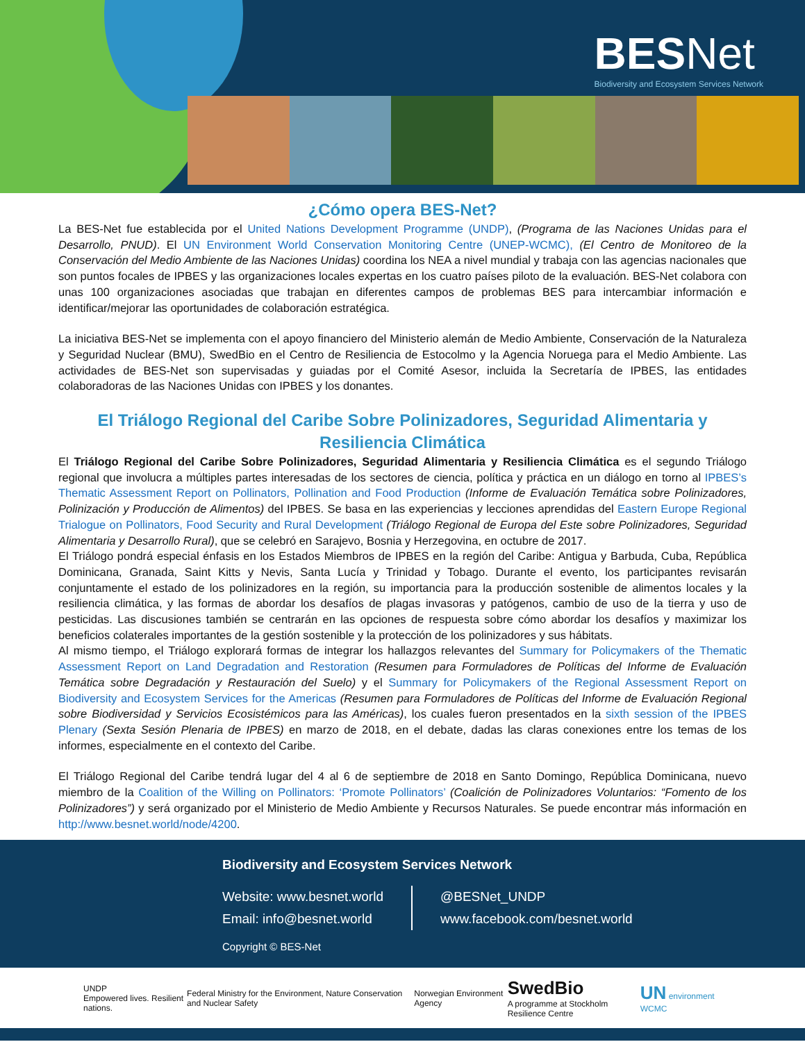BES Net
Biodiversity and Ecosystem Services Network
¿Cómo opera BES-Net?
La BES-Net fue establecida por el United Nations Development Programme (UNDP), (Programa de las Naciones Unidas para el Desarrollo, PNUD). El UN Environment World Conservation Monitoring Centre (UNEP-WCMC), (El Centro de Monitoreo de la Conservación del Medio Ambiente de las Naciones Unidas) coordina los NEA a nivel mundial y trabaja con las agencias nacionales que son puntos focales de IPBES y las organizaciones locales expertas en los cuatro países piloto de la evaluación. BES-Net colabora con unas 100 organizaciones asociadas que trabajan en diferentes campos de problemas BES para intercambiar información e identificar/mejorar las oportunidades de colaboración estratégica.
La iniciativa BES-Net se implementa con el apoyo financiero del Ministerio alemán de Medio Ambiente, Conservación de la Naturaleza y Seguridad Nuclear (BMU), SwedBio en el Centro de Resiliencia de Estocolmo y la Agencia Noruega para el Medio Ambiente. Las actividades de BES-Net son supervisadas y guiadas por el Comité Asesor, incluida la Secretaría de IPBES, las entidades colaboradoras de las Naciones Unidas con IPBES y los donantes.
El Triálogo Regional del Caribe Sobre Polinizadores, Seguridad Alimentaria y Resiliencia Climática
El Triálogo Regional del Caribe Sobre Polinizadores, Seguridad Alimentaria y Resiliencia Climática es el segundo Triálogo regional que involucra a múltiples partes interesadas de los sectores de ciencia, política y práctica en un diálogo en torno al IPBES’s Thematic Assessment Report on Pollinators, Pollination and Food Production (Informe de Evaluación Temática sobre Polinizadores, Polinización y Producción de Alimentos) del IPBES. Se basa en las experiencias y lecciones aprendidas del Eastern Europe Regional Trialogue on Pollinators, Food Security and Rural Development (Triálogo Regional de Europa del Este sobre Polinizadores, Seguridad Alimentaria y Desarrollo Rural), que se celebró en Sarajevo, Bosnia y Herzegovina, en octubre de 2017.
El Triálogo pondrá especial énfasis en los Estados Miembros de IPBES en la región del Caribe: Antigua y Barbuda, Cuba, República Dominicana, Granada, Saint Kitts y Nevis, Santa Lucía y Trinidad y Tobago. Durante el evento, los participantes revisarán conjuntamente el estado de los polinizadores en la región, su importancia para la producción sostenible de alimentos locales y la resiliencia climática, y las formas de abordar los desafíos de plagas invasoras y patógenos, cambio de uso de la tierra y uso de pesticidas. Las discusiones también se centrarán en las opciones de respuesta sobre cómo abordar los desafíos y maximizar los beneficios colaterales importantes de la gestión sostenible y la protección de los polinizadores y sus hábitats.
Al mismo tiempo, el Triálogo explorará formas de integrar los hallazgos relevantes del Summary for Policymakers of the Thematic Assessment Report on Land Degradation and Restoration (Resumen para Formuladores de Políticas del Informe de Evaluación Temática sobre Degradación y Restauración del Suelo) y el Summary for Policymakers of the Regional Assessment Report on Biodiversity and Ecosystem Services for the Americas (Resumen para Formuladores de Políticas del Informe de Evaluación Regional sobre Biodiversidad y Servicios Ecosistémicos para las Américas), los cuales fueron presentados en la sixth session of the IPBES Plenary (Sexta Sesión Plenaria de IPBES) en marzo de 2018, en el debate, dadas las claras conexiones entre los temas de los informes, especialmente en el contexto del Caribe.
El Triálogo Regional del Caribe tendrá lugar del 4 al 6 de septiembre de 2018 en Santo Domingo, República Dominicana, nuevo miembro de la Coalition of the Willing on Pollinators: ‘Promote Pollinators’ (Coalición de Polinizadores Voluntarios: “Fomento de los Polinizadores”) y será organizado por el Ministerio de Medio Ambiente y Recursos Naturales. Se puede encontrar más información en http://www.besnet.world/node/4200.
Biodiversity and Ecosystem Services Network
Website: www.besnet.world
Email: info@besnet.world
@BESNet_UNDP
www.facebook.com/besnet.world
Copyright © BES-Net
UNDP
Empowered lives. Resilient nations. Federal Ministry for the Environment, Nature Conservation and Nuclear Safety Norwegian Environment Agency SwedBio
A programme at Stockholm Resilience Centre UN environment WCMC